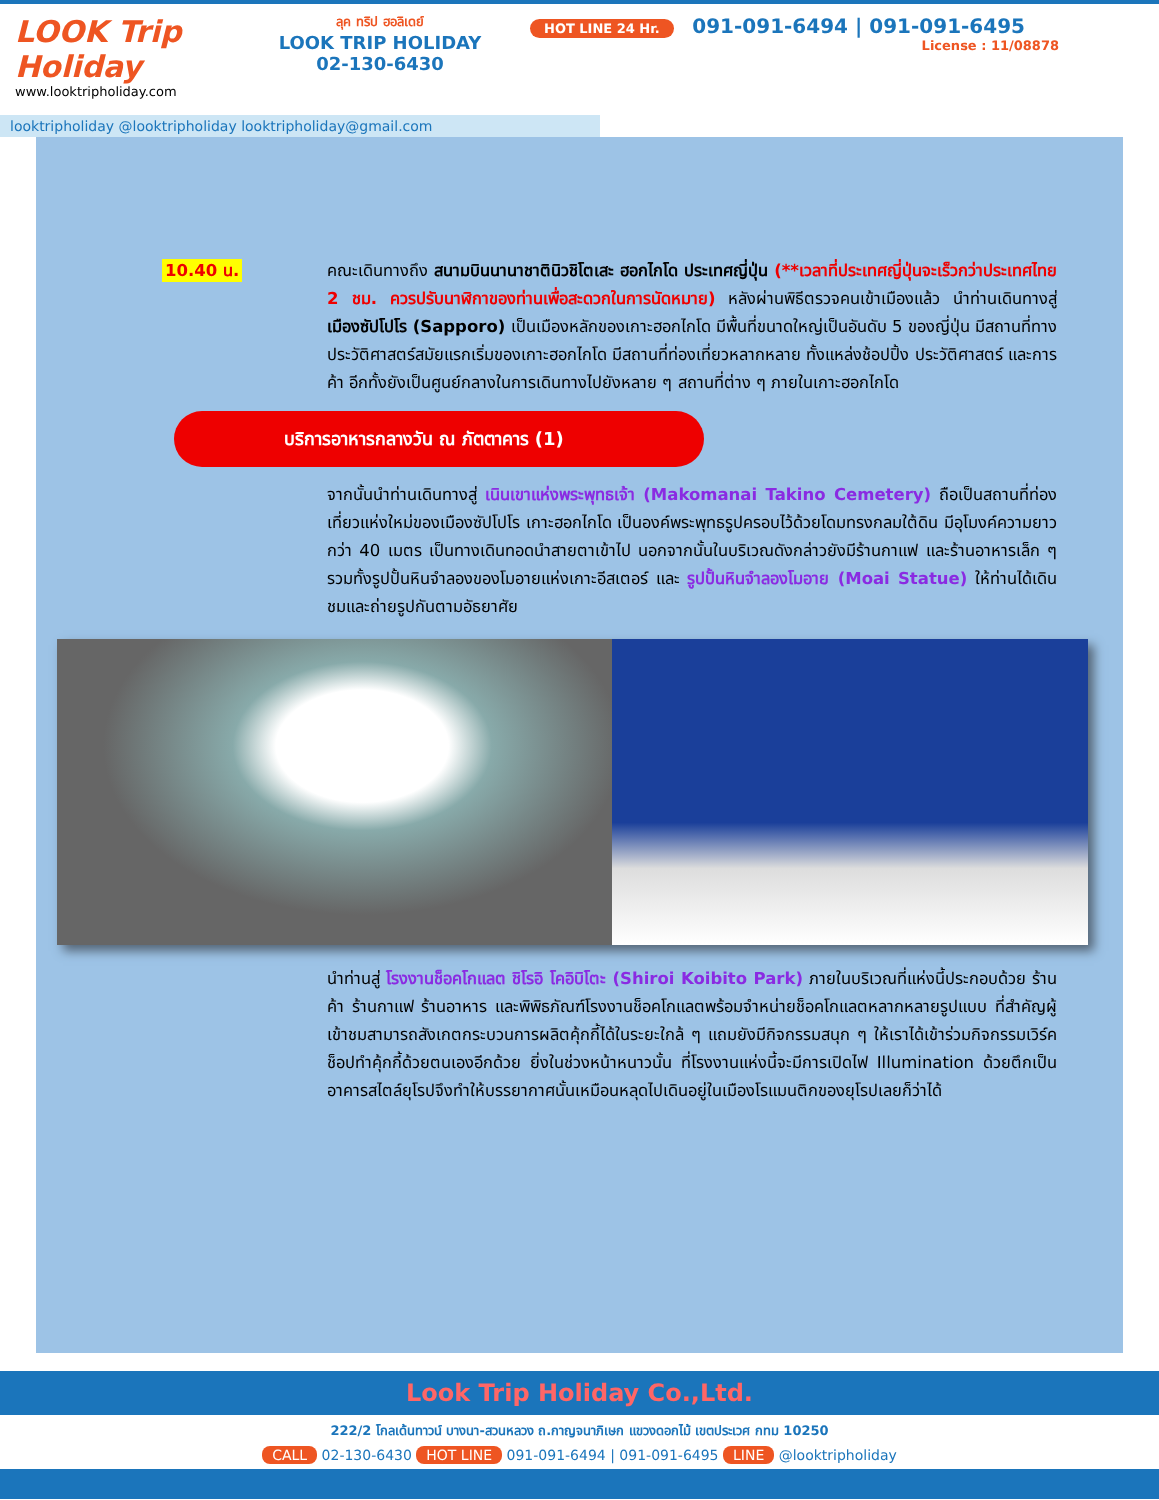LOOK Trip Holiday
www.looktripholiday.com
ลุค ทริป ฮอลิเดย์
LOOK TRIP HOLIDAY
02-130-6430
HOT LINE 24 Hr. 091-091-6494 | 091-091-6495
License : 11/08878
looktripholiday @looktripholiday looktripholiday@gmail.com
10.40 น. คณะเดินทางถึง สนามบินนานาชาตินิวชิโตเสะ ฮอกไกโด ประเทศญี่ปุ่น (**เวลาที่ประเทศญี่ปุ่นจะเร็วกว่าประเทศไทย 2 ชม. ควรปรับนาฬิกาของท่านเพื่อสะดวกในการนัดหมาย) หลังผ่านพิธีตรวจคนเข้าเมืองแล้ว นำท่านเดินทางสู่ เมืองซัปโปโร (Sapporo) เป็นเมืองหลักของเกาะฮอกไกโด มีพื้นที่ขนาดใหญ่เป็นอันดับ 5 ของญี่ปุ่น มีสถานที่ทางประวัติศาสตร์สมัยแรกเริ่มของเกาะฮอกไกโด มีสถานที่ท่องเที่ยวหลากหลาย ทั้งแหล่งช้อปปิ้ง ประวัติศาสตร์ และการค้า อีกทั้งยังเป็นศูนย์กลางในการเดินทางไปยังหลาย ๆ สถานที่ต่าง ๆ ภายในเกาะฮอกไกโด
บริการอาหารกลางวัน ณ ภัตตาคาร (1)
จากนั้นนำท่านเดินทางสู่ เนินเขาแห่งพระพุทธเจ้า (Makomanai Takino Cemetery) ถือเป็นสถานที่ท่องเที่ยวแห่งใหม่ของเมืองซัปโปโร เกาะฮอกไกโด เป็นองค์พระพุทธรูปครอบไว้ด้วยโดมทรงกลมใต้ดิน มีอุโมงค์ความยาวกว่า 40 เมตร เป็นทางเดินทอดนำสายตาเข้าไป นอกจากนั้นในบริเวณดังกล่าวยังมีร้านกาแฟ และร้านอาหารเล็ก ๆ รวมทั้งรูปปั้นหินจำลองของโมอายแห่งเกาะอีสเตอร์ และ รูปปั้นหินจำลองโมอาย (Moai Statue) ให้ท่านได้เดินชมและถ่ายรูปกันตามอัธยาศัย
นำท่านสู่ โรงงานช็อคโกแลต ชิโรอิ โคอิบิโตะ (Shiroi Koibito Park) ภายในบริเวณที่แห่งนี้ประกอบด้วย ร้านค้า ร้านกาแฟ ร้านอาหาร และพิพิธภัณฑ์โรงงานช็อคโกแลตพร้อมจำหน่ายช็อคโกแลตหลากหลายรูปแบบ ที่สำคัญผู้เข้าชมสามารถสังเกตกระบวนการผลิตคุ้กกี้ได้ในระยะใกล้ ๆ แถมยังมีกิจกรรมสนุก ๆ ให้เราได้เข้าร่วมกิจกรรมเวิร์คช็อปทำคุ้กกี้ด้วยตนเองอีกด้วย ยิ่งในช่วงหน้าหนาวนั้น ที่โรงงานแห่งนี้จะมีการเปิดไฟ Illumination ด้วยตึกเป็นอาคารสไตล์ยุโรปจึงทำให้บรรยากาศนั้นเหมือนหลุดไปเดินอยู่ในเมืองโรแมนติกของยุโรปเลยก็ว่าได้
Look Trip Holiday Co.,Ltd.
222/2 โกลเด้นทาวน์ บางนา-สวนหลวง ถ.กาญจนาภิเษก แขวงดอกไม้ เขตประเวศ กทม 10250
CALL 02-130-6430 HOT LINE 091-091-6494 | 091-091-6495 LINE @looktripholiday